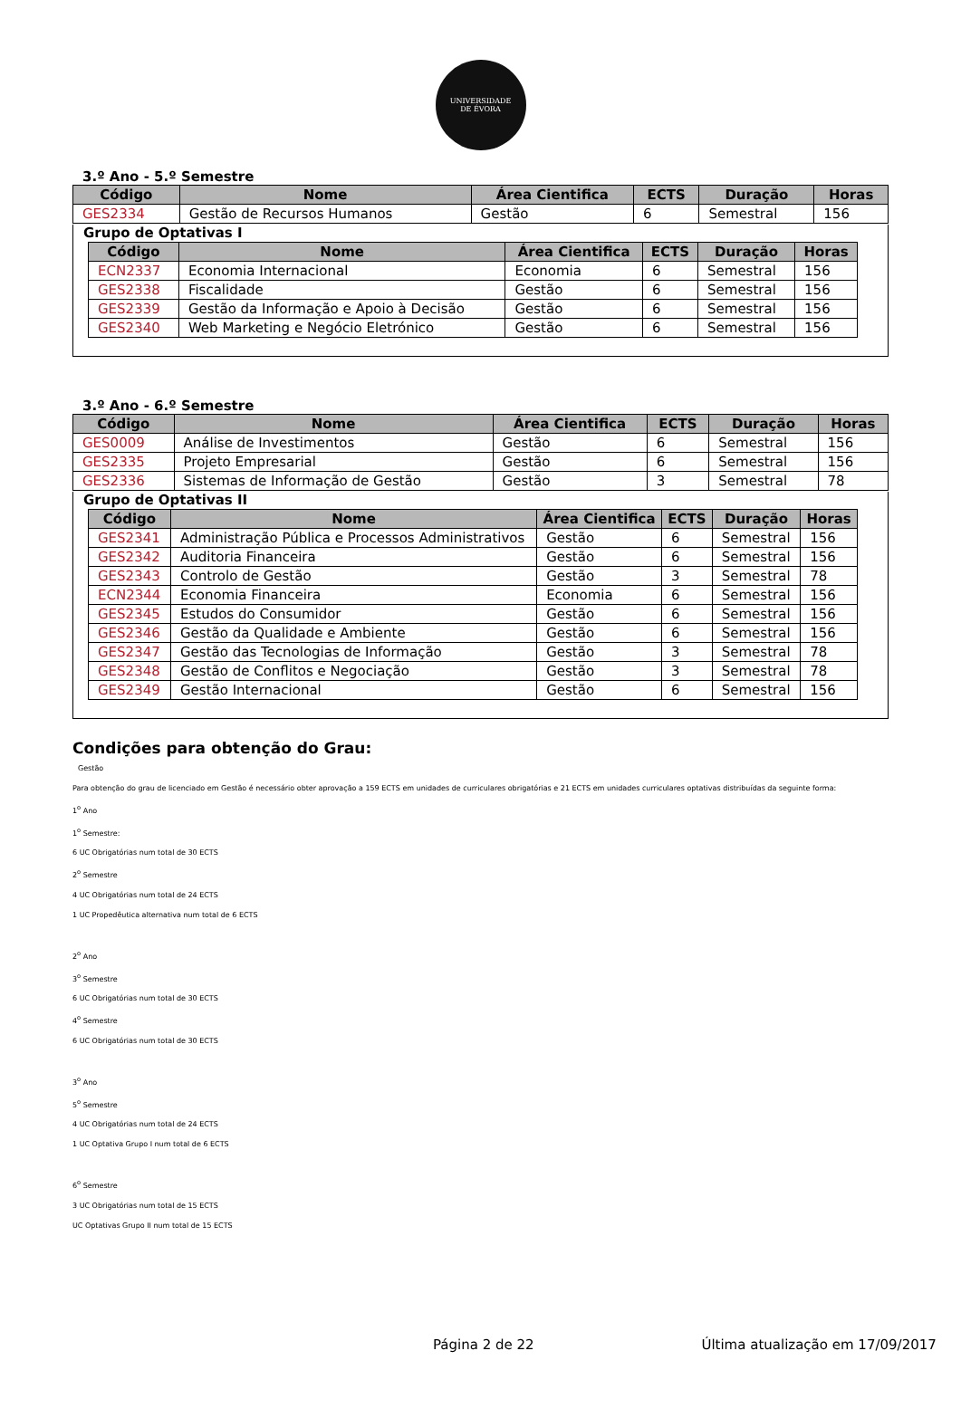UNIVERSIDADE
DE ÉVORA
3.º Ano - 5.º Semestre
| Código | Nome | Área Cientifica | ECTS | Duração | Horas |
| --- | --- | --- | --- | --- | --- |
| GES2334 | Gestão de Recursos Humanos | Gestão | 6 | Semestral | 156 |
Grupo de Optativas I
| Código | Nome | Área Cientifica | ECTS | Duração | Horas |
| --- | --- | --- | --- | --- | --- |
| ECN2337 | Economia Internacional | Economia | 6 | Semestral | 156 |
| GES2338 | Fiscalidade | Gestão | 6 | Semestral | 156 |
| GES2339 | Gestão da Informação e Apoio à Decisão | Gestão | 6 | Semestral | 156 |
| GES2340 | Web Marketing e Negócio Eletrónico | Gestão | 6 | Semestral | 156 |
3.º Ano - 6.º Semestre
| Código | Nome | Área Cientifica | ECTS | Duração | Horas |
| --- | --- | --- | --- | --- | --- |
| GES0009 | Análise de Investimentos | Gestão | 6 | Semestral | 156 |
| GES2335 | Projeto Empresarial | Gestão | 6 | Semestral | 156 |
| GES2336 | Sistemas de Informação de Gestão | Gestão | 3 | Semestral | 78 |
Grupo de Optativas II
| Código | Nome | Área Cientifica | ECTS | Duração | Horas |
| --- | --- | --- | --- | --- | --- |
| GES2341 | Administração Pública e Processos Administrativos | Gestão | 6 | Semestral | 156 |
| GES2342 | Auditoria Financeira | Gestão | 6 | Semestral | 156 |
| GES2343 | Controlo de Gestão | Gestão | 3 | Semestral | 78 |
| ECN2344 | Economia Financeira | Economia | 6 | Semestral | 156 |
| GES2345 | Estudos do Consumidor | Gestão | 6 | Semestral | 156 |
| GES2346 | Gestão da Qualidade e Ambiente | Gestão | 6 | Semestral | 156 |
| GES2347 | Gestão das Tecnologias de Informação | Gestão | 3 | Semestral | 78 |
| GES2348 | Gestão de Conflitos e Negociação | Gestão | 3 | Semestral | 78 |
| GES2349 | Gestão Internacional | Gestão | 6 | Semestral | 156 |
Condições para obtenção do Grau:
Gestão
Para obtenção do grau de licenciado em Gestão é necessário obter aprovação a 159 ECTS em unidades de curriculares obrigatórias e 21 ECTS em unidades curriculares optativas distribuídas da seguinte forma:
1<sup>o</sup> Ano
1<sup>o</sup> Semestre:
6 UC Obrigatórias num total de 30 ECTS
2<sup>o</sup> Semestre
4 UC Obrigatórias num total de 24 ECTS
1 UC Propedêutica alternativa num total de 6 ECTS
2<sup>o</sup> Ano
3<sup>o</sup> Semestre
6 UC Obrigatórias num total de 30 ECTS
4<sup>o</sup> Semestre
6 UC Obrigatórias num total de 30 ECTS
3<sup>o</sup> Ano
5<sup>o</sup> Semestre
4 UC Obrigatórias num total de 24 ECTS
1 UC Optativa Grupo I num total de 6 ECTS
6<sup>o</sup> Semestre
3 UC Obrigatórias num total de 15 ECTS
UC Optativas Grupo II num total de 15 ECTS
Página 2 de 22 Última atualização em 17/09/2017